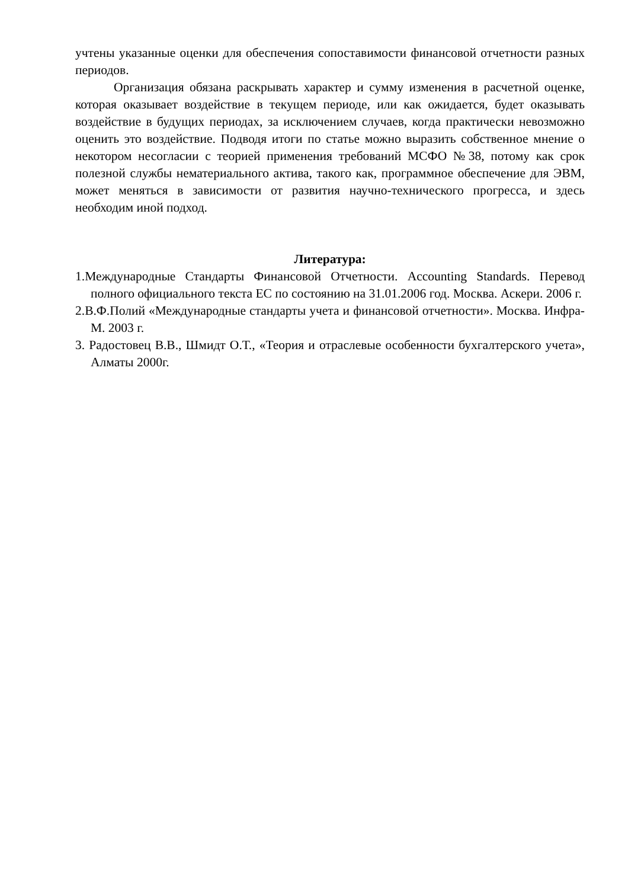учтены указанные оценки для обеспечения сопоставимости финансовой отчетности разных периодов.
Организация обязана раскрывать характер и сумму изменения в расчетной оценке, которая оказывает воздействие в текущем периоде, или как ожидается, будет оказывать воздействие в будущих периодах, за исключением случаев, когда практически невозможно оценить это воздействие. Подводя итоги по статье можно выразить собственное мнение о некотором несогласии с теорией применения требований МСФО №38, потому как срок полезной службы нематериального актива, такого как, программное обеспечение для ЭВМ, может меняться в зависимости от развития научно-технического прогресса, и здесь необходим иной подход.
Литература:
1.Международные Стандарты Финансовой Отчетности. Accounting Standards. Перевод полного официального текста ЕС по состоянию на 31.01.2006 год. Москва. Аскери. 2006 г.
2.В.Ф.Полий «Международные стандарты учета и финансовой отчетности». Москва. Инфра-М. 2003 г.
3. Радостовец В.В., Шмидт О.Т., «Теория и отраслевые особенности бухгалтерского учета», Алматы 2000г.